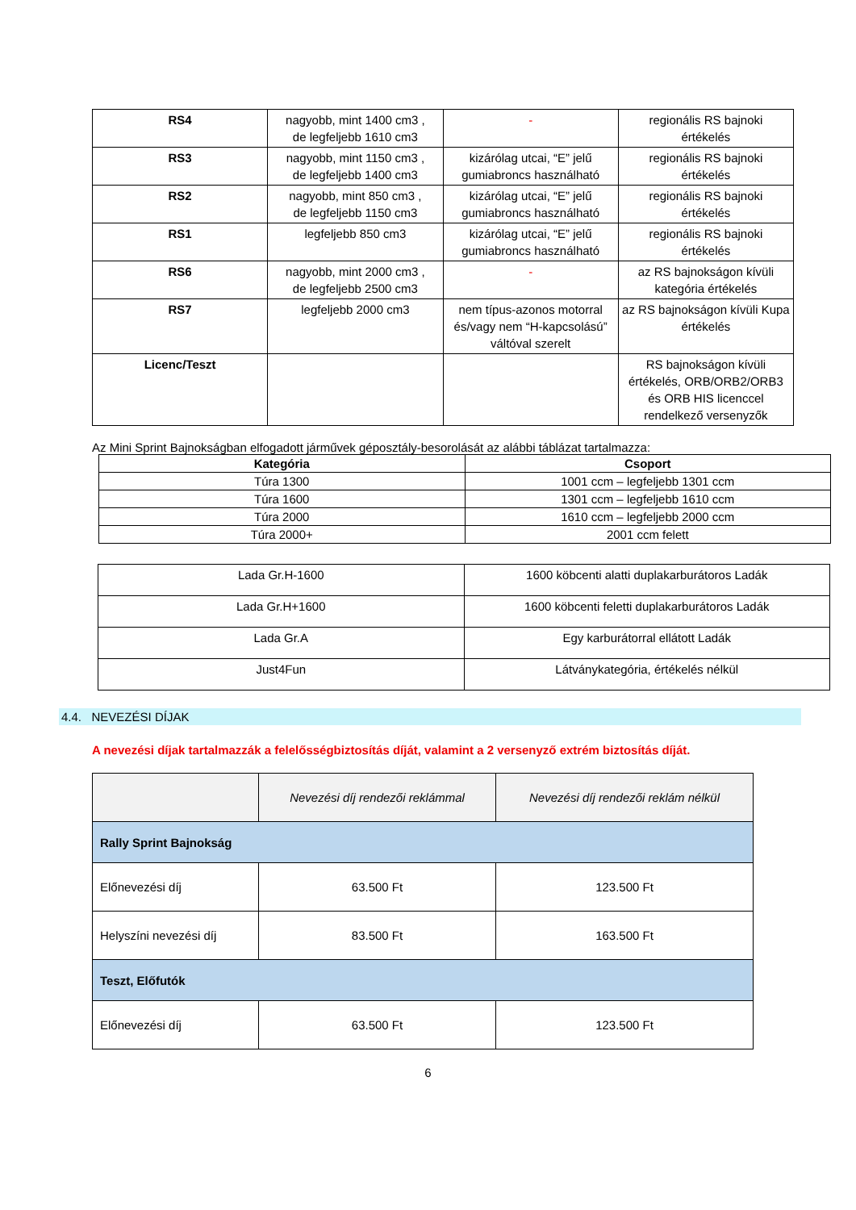| RS4 | nagyobb, mint 1400 cm3 , de legfeljebb 1610 cm3 | - | regionális RS bajnoki értékelés |
| RS3 | nagyobb, mint 1150 cm3 , de legfeljebb 1400 cm3 | kizárólag utcai, “E” jelű gumiabroncs használható | regionális RS bajnoki értékelés |
| RS2 | nagyobb, mint 850 cm3 , de legfeljebb 1150 cm3 | kizárólag utcai, “E” jelű gumiabroncs használható | regionális RS bajnoki értékelés |
| RS1 | legfeljebb 850 cm3 | kizárólag utcai, “E” jelű gumiabroncs használható | regionális RS bajnoki értékelés |
| RS6 | nagyobb, mint 2000 cm3 , de legfeljebb 2500 cm3 | - | az RS bajnokságon kívüli kategória értékelés |
| RS7 | legfeljebb 2000 cm3 | nem típus-azonos motorral és/vagy nem “H-kapcsolású” váltóval szerelt | az RS bajnokságon kívüli Kupa értékelés |
| Licenc/Teszt | | | RS bajnokságon kívüli értékelés, ORB/ORB2/ORB3 és ORB HIS licenccel rendelkező versenyzők |
Az Mini Sprint Bajnokságban elfogadott járművek géposztály-besorolását az alábbi táblázat tartalmazza:
| Kategória | Csoport |
| --- | --- |
| Túra 1300 | 1001 ccm – legfeljebb 1301 ccm |
| Túra 1600 | 1301 ccm – legfeljebb 1610 ccm |
| Túra 2000 | 1610 ccm – legfeljebb 2000 ccm |
| Túra 2000+ | 2001 ccm felett |
| Lada Gr.H-1600 | 1600 köbcenti alatti duplakarburátoros Ladák |
| Lada Gr.H+1600 | 1600 köbcenti feletti duplakarburátoros Ladák |
| Lada Gr.A | Egy karburátorral ellátott Ladák |
| Just4Fun | Látványkategória, értékelés nélkül |
4.4. NEVEZÉSI DÍJAK
A nevezési díjak tartalmazzák a felelősségbiztosítás díját, valamint a 2 versenyző extrém biztosítás díját.
| | Nevezési díj rendezői reklámmal | Nevezési díj rendezői reklám nélkül |
| Rally Sprint Bajnokság | | |
| Előnevezési díj | 63.500 Ft | 123.500 Ft |
| Helyszíni nevezési díj | 83.500 Ft | 163.500 Ft |
| Teszt, Előfutók | | |
| Előnevezési díj | 63.500 Ft | 123.500 Ft |
6